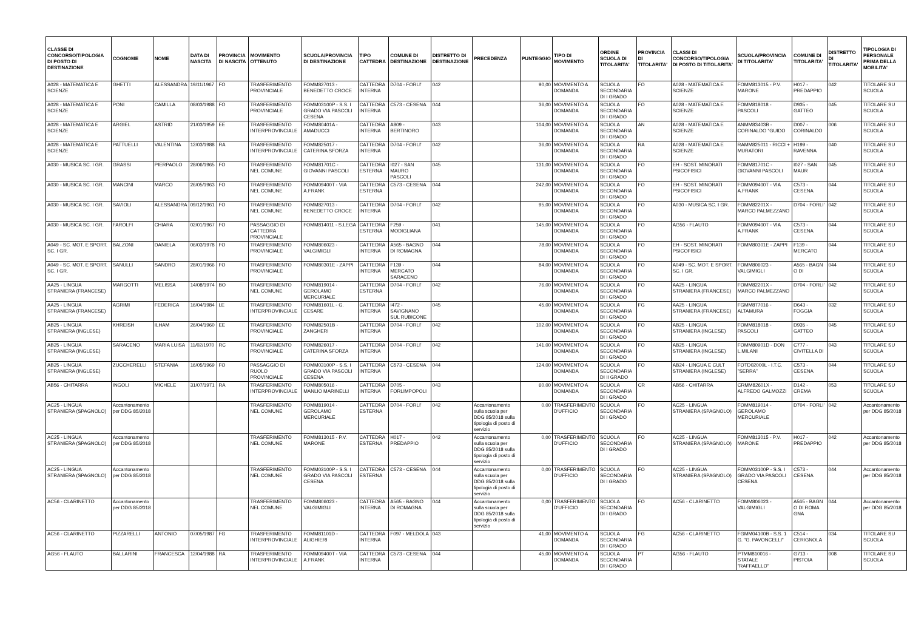| CLASSE DI CONCORSO/TIPOLOGIA DI POSTO DI DESTINAZIONE | COGNOME | NOME | DATA DI NASCITA | PROVINCIA DI NASCITA | MOVIMENTO OTTENUTO | SCUOLA/PROVINCIA DI DESTINAZIONE | TIPO CATTEDRA | COMUNE DI DESTINAZIONE | DISTRETTO DI DESTINAZIONE | PRECEDENZA | PUNTEGGIO | TIPO DI MOVIMENTO | ORDINE SCUOLA DI TITOLARITA' | PROVINCIA DI TITOLARITA' | CLASSI DI CONCORSO/TIPOLOGIA DI POSTO DI TITOLARITA' | SCUOLA/PROVINCIA DI TITOLARITA' | COMUNE DI TITOLARITA' | DISTRETTO DI TITOLARITA' | TIPOLOGIA DI PERSONALE PRIMA DELLA MOBILITA' |
| --- | --- | --- | --- | --- | --- | --- | --- | --- | --- | --- | --- | --- | --- | --- | --- | --- | --- | --- | --- |
| A028 - MATEMATICA E SCIENZE | GHETTI | ALESSANDRA | 19/11/1967 | FO | TRASFERIMENTO PROVINCIALE | FOMM827013 - BENEDETTO CROCE | CATTEDRA INTERNA | D704 - FORLI' | 042 | | 90,00 | MOVIMENTO A DOMANDA | SCUOLA SECONDARIA DI I GRADO | FO | A028 - MATEMATICA E SCIENZE | FOMM813015 - P.V. MARONE | H017 - PREDAPPIO | 042 | TITOLARE SU SCUOLA |
| A028 - MATEMATICA E SCIENZE | PONI | CAMILLA | 08/03/1988 | FO | TRASFERIMENTO PROVINCIALE | FOMM03100P - S.S. I GRADO VIA PASCOLI CESENA | CATTEDRA INTERNA | C573 - CESENA | 044 | | 36,00 | MOVIMENTO A DOMANDA | SCUOLA SECONDARIA DI I GRADO | FO | A028 - MATEMATICA E SCIENZE | FOMM818018 - PASCOLI | D935 - GATTEO | 045 | TITOLARE SU SCUOLA |
| A028 - MATEMATICA E SCIENZE | ARGIEL | ASTRID | 21/03/1959 | EE | TRASFERIMENTO INTERPROVINCIALE | FOMM80401A - AMADUCCI | CATTEDRA INTERNA | A809 - BERTINORO | 043 | | 104,00 | MOVIMENTO A DOMANDA | SCUOLA SECONDARIA DI I GRADO | AN | A028 - MATEMATICA E SCIENZE | ANMM83403B - CORINALDO "GUIDO | D007 - CORINALDO | 006 | TITOLARE SU SCUOLA |
| A028 - MATEMATICA E SCIENZE | PATTUELLI | VALENTINA | 12/03/1988 | RA | TRASFERIMENTO INTERPROVINCIALE | FOMM825017 - CATERINA SFORZA | CATTEDRA INTERNA | D704 - FORLI' | 042 | | 36,00 | MOVIMENTO A DOMANDA | SCUOLA SECONDARIA DI I GRADO | RA | A028 - MATEMATICA E SCIENZE | RAMM825011 - RICCI + MURATORI | H199 - RAVENNA | 040 | TITOLARE SU SCUOLA |
| A030 - MUSICA SC. I GR. | GRASSI | PIERPAOLO | 28/06/1965 | FO | TRASFERIMENTO NEL COMUNE | FOMM81701C - GIOVANNI PASCOLI | CATTEDRA ESTERNA | I027 - SAN MAURO PASCOLI | 045 | | 131,00 | MOVIMENTO A DOMANDA | SCUOLA SECONDARIA DI I GRADO | FO | EH - SOST. MINORATI PSICOFISICI | FOMM81701C - GIOVANNI PASCOLI | I027 - SAN MAUR | 045 | TITOLARE SU SCUOLA |
| A030 - MUSICA SC. I GR. | MANCINI | MARCO | 26/05/1963 | FO | TRASFERIMENTO NEL COMUNE | FOMM09400T - VIA A.FRANK | CATTEDRA ESTERNA | C573 - CESENA | 044 | | 242,00 | MOVIMENTO A DOMANDA | SCUOLA SECONDARIA DI I GRADO | FO | EH - SOST. MINORATI PSICOFISICI | FOMM09400T - VIA A.FRANK | C573 - CESENA | 044 | TITOLARE SU SCUOLA |
| A030 - MUSICA SC. I GR. | SAVIOLI | ALESSANDRA | 09/12/1961 | FO | TRASFERIMENTO NEL COMUNE | FOMM827013 - BENEDETTO CROCE | CATTEDRA INTERNA | D704 - FORLI' | 042 | | 95,00 | MOVIMENTO A DOMANDA | SCUOLA SECONDARIA DI I GRADO | FO | A030 - MUSICA SC. I GR. | FOMM82201X - MARCO PALMEZZANO | D704 - FORLI' | 042 | TITOLARE SU SCUOLA |
| A030 - MUSICA SC. I GR. | FAROLFI | CHIARA | 02/01/1967 | FO | PASSAGGIO DI CATTEDRA PROVINCIALE | FOMM814011 - S.LEGA | CATTEDRA ESTERNA | F259 - MODIGLIANA | 041 | | 145,00 | MOVIMENTO A DOMANDA | SCUOLA SECONDARIA DI I GRADO | FO | AG56 - FLAUTO | FOMM09400T - VIA A.FRANK | C573 - CESENA | 044 | TITOLARE SU SCUOLA |
| A049 - SC. MOT. E SPORT. SC. I GR. | BALZONI | DANIELA | 06/03/1978 | FO | TRASFERIMENTO PROVINCIALE | FOMM806023 - VALGIMIGLI | CATTEDRA INTERNA | A565 - BAGNO DI ROMAGNA | 044 | | 78,00 | MOVIMENTO A DOMANDA | SCUOLA SECONDARIA DI I GRADO | FO | EH - SOST. MINORATI PSICOFISICI | FOMM80301E - ZAPPI | F139 - MERCATO | 044 | TITOLARE SU SCUOLA |
| A049 - SC. MOT. E SPORT. SC. I GR. | SANULLI | SANDRO | 28/01/1966 | FO | TRASFERIMENTO PROVINCIALE | FOMM80301E - ZAPPI | CATTEDRA INTERNA | F139 - MERCATO SARACENO | 044 | | 84,00 | MOVIMENTO A DOMANDA | SCUOLA SECONDARIA DI I GRADO | FO | A049 - SC. MOT. E SPORT. SC. I GR. | FOMM806023 - VALGIMIGLI | A565 - BAGN O DI | 044 | TITOLARE SU SCUOLA |
| AA25 - LINGUA STRANIERA (FRANCESE) | MARGOTTI | MELISSA | 14/08/1974 | BO | TRASFERIMENTO NEL COMUNE | FOMM819014 - GEROLAMO MERCURIALE | CATTEDRA ESTERNA | D704 - FORLI' | 042 | | 76,00 | MOVIMENTO A DOMANDA | SCUOLA SECONDARIA DI I GRADO | FO | AA25 - LINGUA STRANIERA (FRANCESE) | FOMM82201X - MARCO PALMEZZANO | D704 - FORLI' | 042 | TITOLARE SU SCUOLA |
| AA25 - LINGUA STRANIERA (FRANCESE) | AGRIMI | FEDERICA | 16/04/1984 | LE | TRASFERIMENTO INTERPROVINCIALE | FOMM81601L - G. CESARE | CATTEDRA INTERNA | I472 - SAVIGNANO SUL RUBICONE | 045 | | 45,00 | MOVIMENTO A DOMANDA | SCUOLA SECONDARIA DI I GRADO | FG | AA25 - LINGUA STRANIERA (FRANCESE) | FGMM877016 - ALTAMURA | D643 - FOGGIA | 032 | TITOLARE SU SCUOLA |
| AB25 - LINGUA STRANIERA (INGLESE) | KHREISH | ILHAM | 26/04/1960 | EE | TRASFERIMENTO PROVINCIALE | FOMM82501B - ZANGHERI | CATTEDRA INTERNA | D704 - FORLI' | 042 | | 102,00 | MOVIMENTO A DOMANDA | SCUOLA SECONDARIA DI I GRADO | FO | AB25 - LINGUA STRANIERA (INGLESE) | FOMM818018 - PASCOLI | D935 - GATTEO | 045 | TITOLARE SU SCUOLA |
| AB25 - LINGUA STRANIERA (INGLESE) | SARACENO | MARIA LUISA | 11/02/1970 | RC | TRASFERIMENTO PROVINCIALE | FOMM826017 - CATERINA SFORZA | CATTEDRA INTERNA | D704 - FORLI' | 042 | | 141,00 | MOVIMENTO A DOMANDA | SCUOLA SECONDARIA DI I GRADO | FO | AB25 - LINGUA STRANIERA (INGLESE) | FOMM80901D - DON L.MILANI | C777 - CIVITELLA DI | 043 | TITOLARE SU SCUOLA |
| AB25 - LINGUA STRANIERA (INGLESE) | ZUCCHERELLI | STEFANIA | 16/05/1969 | FO | PASSAGGIO DI RUOLO PROVINCIALE | FOMM03100P - S.S. I GRADO VIA PASCOLI CESENA | CATTEDRA INTERNA | C573 - CESENA | 044 | | 124,00 | MOVIMENTO A DOMANDA | SCUOLA SECONDARIA DI II GRADO | FO | AB24 - LINGUA E CULT STRANIERA (INGLESE) | FOTD02000L - I.T.C. "SERRA" | C573 - CESENA | 044 | TITOLARE SU SCUOLA |
| AB56 - CHITARRA | INGOLI | MICHELE | 31/07/1971 | RA | TRASFERIMENTO INTERPROVINCIALE | FOMM805016 - MANLIO MARINELLI | CATTEDRA INTERNA | D705 - FORLIMPOPOLI | 043 | | 60,00 | MOVIMENTO A DOMANDA | SCUOLA SECONDARIA DI I GRADO | CR | AB56 - CHITARRA | CRMM82601X - ALFREDO GALMOZZI | D142 - CREMA | 053 | TITOLARE SU SCUOLA |
| AC25 - LINGUA STRANIERA (SPAGNOLO) | Accantonamento per DDG 85/2018 | | | | TRASFERIMENTO NEL COMUNE | FOMM819014 - GEROLAMO MERCURIALE | CATTEDRA ESTERNA | D704 - FORLI' | 042 | Accantonamento sulla scuola per DDG 85/2018 sulla tipologia di posto di servizio | 0,00 | TRASFERIMENTO D'UFFICIO | SCUOLA SECONDARIA DI I GRADO | FO | AC25 - LINGUA STRANIERA (SPAGNOLO) | FOMM819014 - GEROLAMO MERCURIALE | D704 - FORLI' | 042 | Accantonamento per DDG 85/2018 |
| AC25 - LINGUA STRANIERA (SPAGNOLO) | Accantonamento per DDG 85/2018 | | | | TRASFERIMENTO NEL COMUNE | FOMM813015 - P.V. MARONE | CATTEDRA ESTERNA | H017 - PREDAPPIO | 042 | Accantonamento sulla scuola per DDG 85/2018 sulla tipologia di posto di servizio | 0,00 | TRASFERIMENTO D'UFFICIO | SCUOLA SECONDARIA DI I GRADO | FO | AC25 - LINGUA STRANIERA (SPAGNOLO) | FOMM813015 - P.V. MARONE | H017 - PREDAPPIO | 042 | Accantonamento per DDG 85/2018 |
| AC25 - LINGUA STRANIERA (SPAGNOLO) | Accantonamento per DDG 85/2018 | | | | TRASFERIMENTO NEL COMUNE | FOMM03100P - S.S. I GRADO VIA PASCOLI CESENA | CATTEDRA ESTERNA | C573 - CESENA | 044 | Accantonamento sulla scuola per DDG 85/2018 sulla tipologia di posto di servizio | 0,00 | TRASFERIMENTO D'UFFICIO | SCUOLA SECONDARIA DI I GRADO | FO | AC25 - LINGUA STRANIERA (SPAGNOLO) | FOMM03100P - S.S. I GRADO VIA PASCOLI CESENA | C573 - CESENA | 044 | Accantonamento per DDG 85/2018 |
| AC56 - CLARINETTO | Accantonamento per DDG 85/2018 | | | | TRASFERIMENTO NEL COMUNE | FOMM806023 - VALGIMIGLI | CATTEDRA INTERNA | A565 - BAGNO DI ROMAGNA | 044 | Accantonamento sulla scuola per DDG 85/2018 sulla tipologia di posto di servizio | 0,00 | TRASFERIMENTO D'UFFICIO | SCUOLA SECONDARIA DI I GRADO | FO | AC56 - CLARINETTO | FOMM806023 - VALGIMIGLI | A565 - BAGN O DI ROMA GNA | 044 | Accantonamento per DDG 85/2018 |
| AC56 - CLARINETTO | PIZZARELLI | ANTONIO | 07/05/1987 | FG | TRASFERIMENTO INTERPROVINCIALE | FOMM81101D - ALIGHIERI | CATTEDRA INTERNA | F097 - MELDOLA | 043 | | 41,00 | MOVIMENTO A DOMANDA | SCUOLA SECONDARIA DI I GRADO | FG | AC56 - CLARINETTO | FGMM04100B - S.S. 1 G. "G. PAVONCELLI" | C514 - CERIGNOLA | 034 | TITOLARE SU SCUOLA |
| AG56 - FLAUTO | BALLARINI | FRANCESCA | 12/04/1988 | RA | TRASFERIMENTO INTERPROVINCIALE | FOMM09400T - VIA A.FRANK | CATTEDRA INTERNA | C573 - CESENA | 044 | | 45,00 | MOVIMENTO A DOMANDA | SCUOLA SECONDARIA DI I GRADO | PT | AG56 - FLAUTO | PTMM810016 - STATALE "RAFFAELLO" | G713 - PISTOIA | 008 | TITOLARE SU SCUOLA |